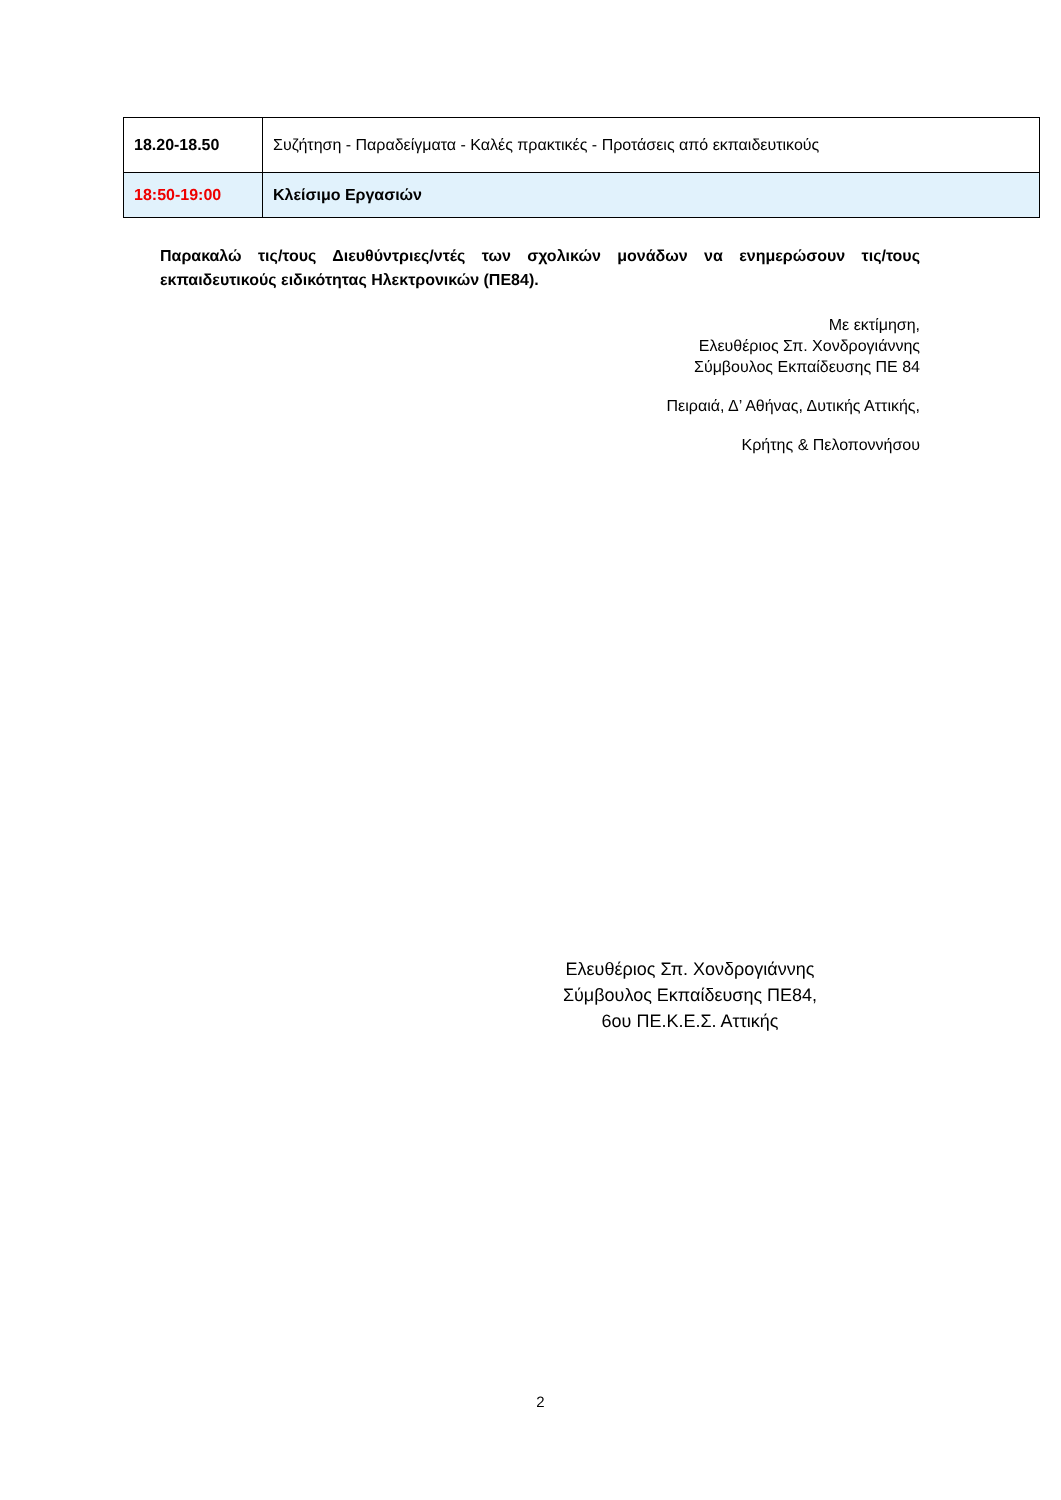| 18.20-18.50 | Συζήτηση - Παραδείγματα - Καλές πρακτικές - Προτάσεις από εκπαιδευτικούς |
| 18:50-19:00 | Κλείσιμο Εργασιών |
Παρακαλώ τις/τους Διευθύντριες/ντές των σχολικών μονάδων να ενημερώσουν τις/τους εκπαιδευτικούς ειδικότητας Ηλεκτρονικών (ΠΕ84).
Με εκτίμηση,
Ελευθέριος Σπ. Χονδρογιάννης
Σύμβουλος Εκπαίδευσης ΠΕ 84
Πειραιά, Δ’ Αθήνας, Δυτικής Αττικής,
Κρήτης & Πελοποννήσου
Ελευθέριος Σπ. Χονδρογιάννης
Σύμβουλος Εκπαίδευσης ΠΕ84,
6ου ΠΕ.Κ.Ε.Σ. Αττικής
2